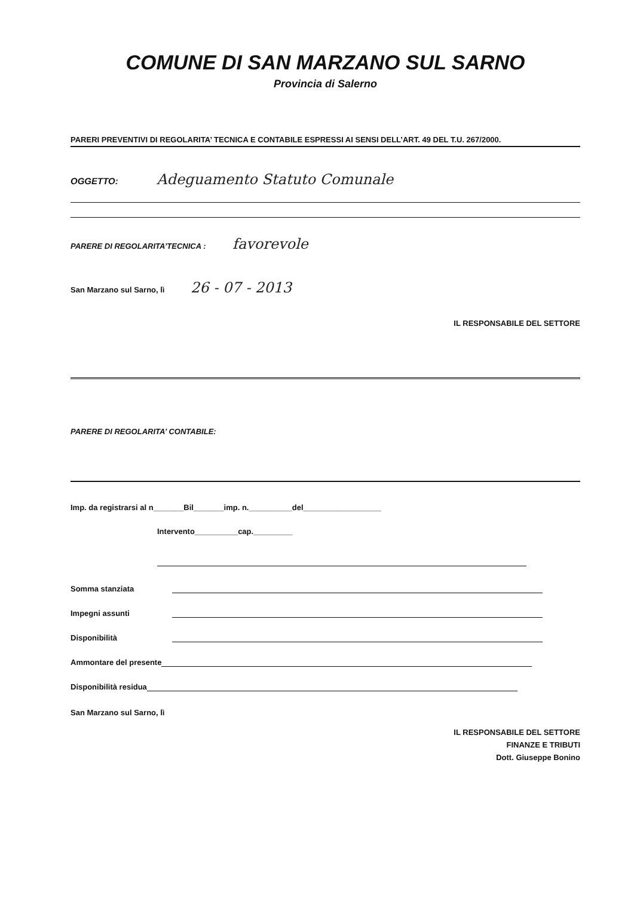COMUNE DI SAN MARZANO SUL SARNO
Provincia di Salerno
PARERI PREVENTIVI DI REGOLARITA’ TECNICA E CONTABILE ESPRESSI AI SENSI DELL’ART. 49 DEL T.U. 267/2000.
OGGETTO: Adeguamento Statuto Comunale
PARERE DI REGOLARITA’TECNICA : favorevole
San Marzano sul Sarno, lì 26 - 07 - 2013
IL RESPONSABILE DEL SETTORE
PARERE DI REGOLARITA’ CONTABILE:
Imp. da registrarsi al n_______Bil_______imp. n.__________del__________________
Intervento__________cap._________
Somma stanziata
Impegni assunti
Disponibilità
Ammontare del presente
Disponibilità residua
San Marzano sul Sarno, lì
IL RESPONSABILE DEL SETTORE
FINANZE E TRIBUTI
Dott. Giuseppe Bonino